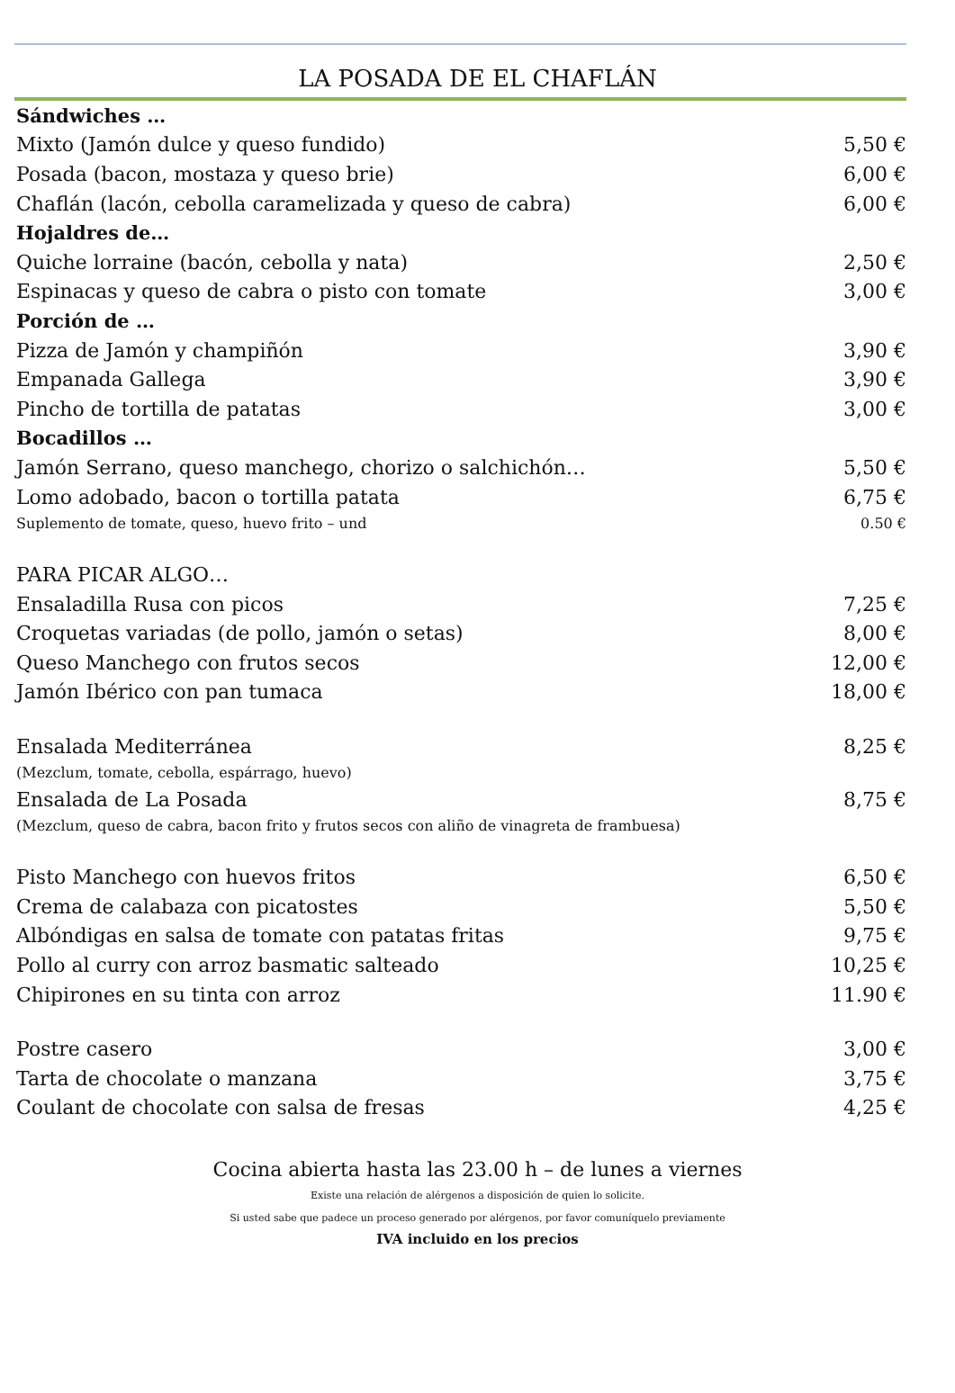LA POSADA DE EL CHAFLÁN
| Sándwiches … | |
| Mixto (Jamón dulce y queso fundido) | 5,50 € |
| Posada (bacon, mostaza y queso brie) | 6,00 € |
| Chaflán (lacón, cebolla caramelizada y queso de cabra) | 6,00 € |
| Hojaldres de… | |
| Quiche lorraine (bacón, cebolla y nata) | 2,50 € |
| Espinacas y queso de cabra o pisto con tomate | 3,00 € |
| Porción de … | |
| Pizza de Jamón y champiñón | 3,90 € |
| Empanada Gallega | 3,90 € |
| Pincho de tortilla de patatas | 3,00 € |
| Bocadillos … | |
| Jamón Serrano, queso manchego, chorizo o salchichón… | 5,50 € |
| Lomo adobado, bacon o tortilla patata | 6,75 € |
| Suplemento de tomate, queso, huevo frito – und | 0.50 € |
| PARA PICAR ALGO… | |
| Ensaladilla Rusa con picos | 7,25 € |
| Croquetas variadas (de pollo, jamón o setas) | 8,00 € |
| Queso Manchego con frutos secos | 12,00 € |
| Jamón Ibérico con pan tumaca | 18,00 € |
| Ensalada Mediterránea | 8,25 € |
| (Mezclum, tomate, cebolla, espárrago, huevo) | |
| Ensalada de La Posada | 8,75 € |
| (Mezclum, queso de cabra, bacon frito y frutos secos con aliño de vinagreta de frambuesa) | |
| Pisto Manchego con huevos fritos | 6,50 € |
| Crema de calabaza con picatostes | 5,50 € |
| Albóndigas en salsa de tomate con patatas fritas | 9,75 € |
| Pollo al curry con arroz basmatic salteado | 10,25 € |
| Chipirones en su tinta con arroz | 11.90 € |
| Postre casero | 3,00 € |
| Tarta de chocolate o manzana | 3,75 € |
| Coulant de chocolate con salsa de fresas | 4,25 € |
Cocina abierta hasta las 23.00 h – de lunes a viernes
Existe una relación de alérgenos a disposición de quien lo solicite.
Si usted sabe que padece un proceso generado por alérgenos, por favor comuníquelo previamente
IVA incluido en los precios